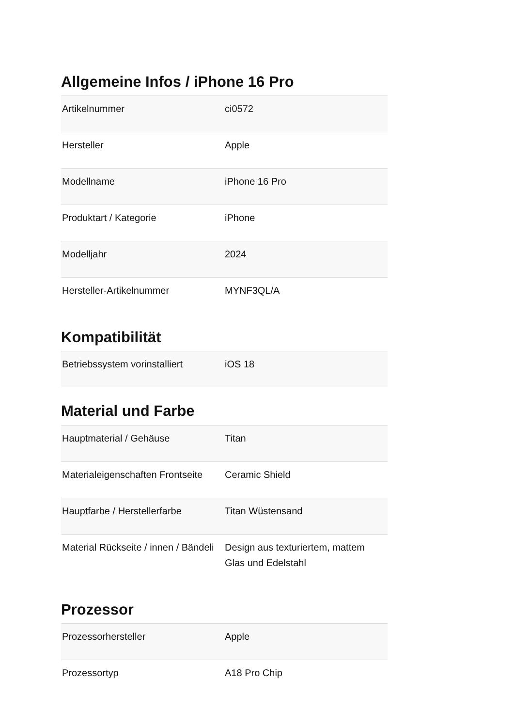Allgemeine Infos / iPhone 16 Pro
| Artikelnummer | ci0572 |
| Hersteller | Apple |
| Modellname | iPhone 16 Pro |
| Produktart / Kategorie | iPhone |
| Modelljahr | 2024 |
| Hersteller-Artikelnummer | MYNF3QL/A |
Kompatibilität
| Betriebssystem vorinstalliert | iOS 18 |
Material und Farbe
| Hauptmaterial / Gehäuse | Titan |
| Materialeigenschaften Frontseite | Ceramic Shield |
| Hauptfarbe / Herstellerfarbe | Titan Wüstensand |
| Material Rückseite / innen / Bändeli | Design aus texturiertem, mattem Glas und Edelstahl |
Prozessor
| Prozessorhersteller | Apple |
| Prozessortyp | A18 Pro Chip |